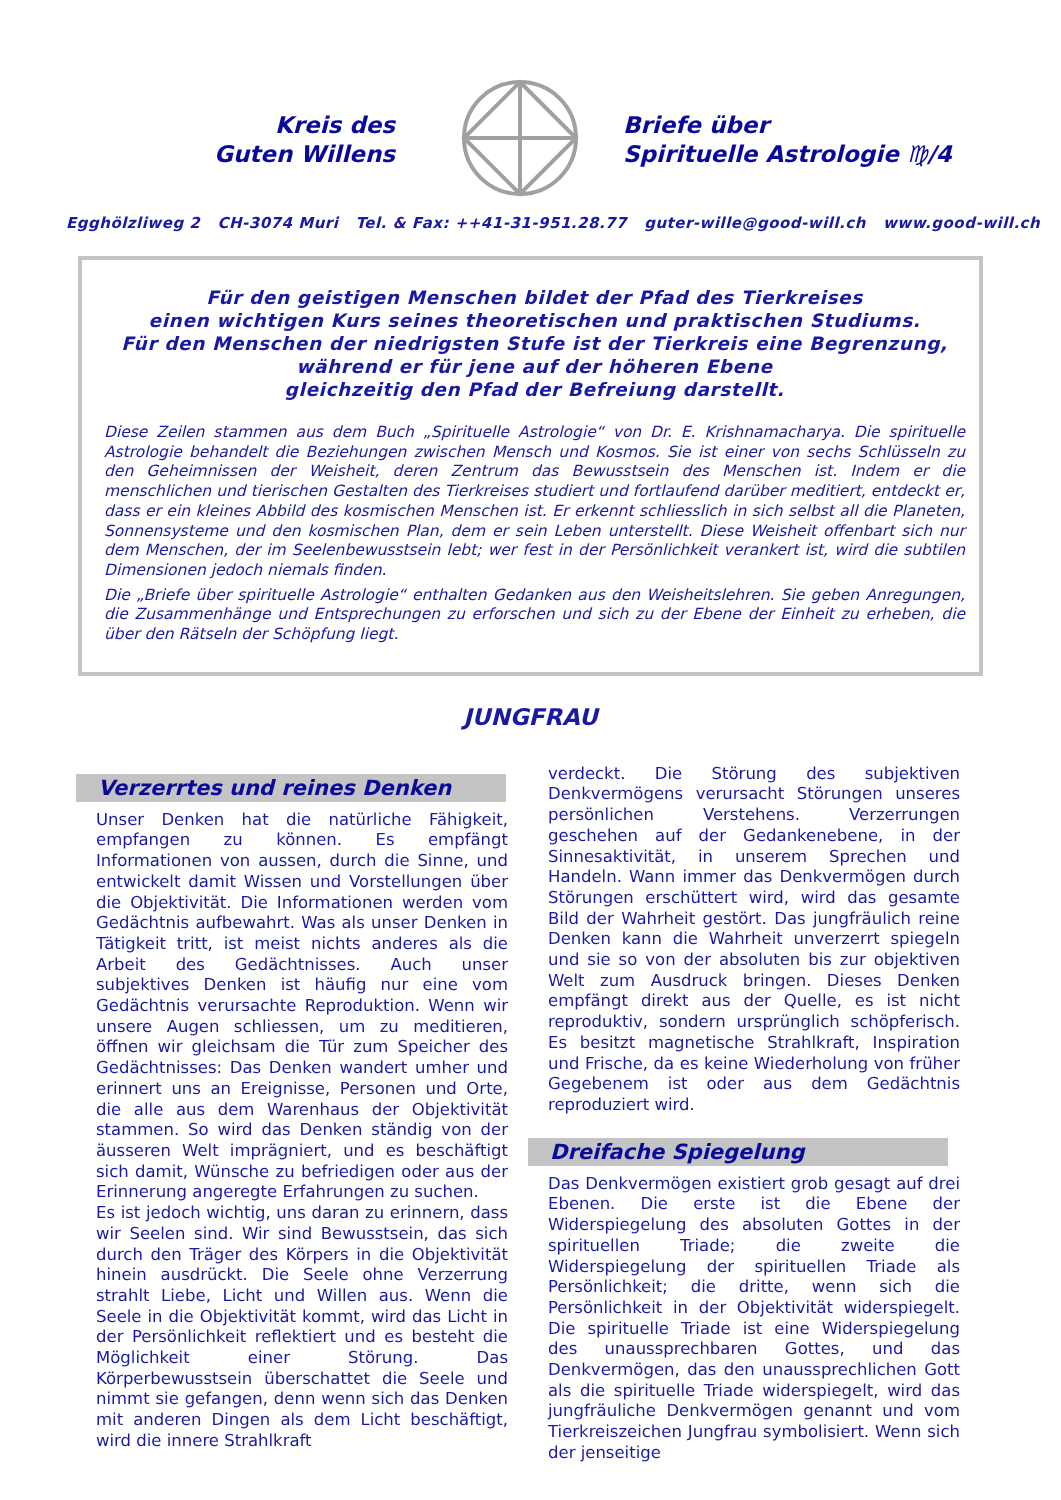Kreis des
Guten Willens
Briefe über
Spirituelle Astrologie ♍/4
Egghölzliweg 2 CH-3074 Muri Tel. & Fax: ++41-31-951.28.77 guter-wille@good-will.ch www.good-will.ch
Für den geistigen Menschen bildet der Pfad des Tierkreises
einen wichtigen Kurs seines theoretischen und praktischen Studiums.
Für den Menschen der niedrigsten Stufe ist der Tierkreis eine Begrenzung,
während er für jene auf der höheren Ebene
gleichzeitig den Pfad der Befreiung darstellt.
Diese Zeilen stammen aus dem Buch „Spirituelle Astrologie“ von Dr. E. Krishnamacharya. Die spirituelle Astrologie behandelt die Beziehungen zwischen Mensch und Kosmos. Sie ist einer von sechs Schlüsseln zu den Geheimnissen der Weisheit, deren Zentrum das Bewusstsein des Menschen ist. Indem er die menschlichen und tierischen Gestalten des Tierkreises studiert und fortlaufend darüber meditiert, entdeckt er, dass er ein kleines Abbild des kosmischen Menschen ist. Er erkennt schliesslich in sich selbst all die Planeten, Sonnensysteme und den kosmischen Plan, dem er sein Leben unterstellt. Diese Weisheit offenbart sich nur dem Menschen, der im Seelenbewusstsein lebt; wer fest in der Persönlichkeit verankert ist, wird die subtilen Dimensionen jedoch niemals finden.
Die „Briefe über spirituelle Astrologie“ enthalten Gedanken aus den Weisheitslehren. Sie geben Anregungen, die Zusammenhänge und Entsprechungen zu erforschen und sich zu der Ebene der Einheit zu erheben, die über den Rätseln der Schöpfung liegt.
JUNGFRAU
Verzerrtes und reines Denken
Unser Denken hat die natürliche Fähigkeit, empfangen zu können. Es empfängt Informationen von aussen, durch die Sinne, und entwickelt damit Wissen und Vorstellungen über die Objektivität. Die Informationen werden vom Gedächtnis aufbewahrt. Was als unser Denken in Tätigkeit tritt, ist meist nichts anderes als die Arbeit des Gedächtnisses. Auch unser subjektives Denken ist häufig nur eine vom Gedächtnis verursachte Reproduktion. Wenn wir unsere Augen schliessen, um zu meditieren, öffnen wir gleichsam die Tür zum Speicher des Gedächtnisses: Das Denken wandert umher und erinnert uns an Ereignisse, Personen und Orte, die alle aus dem Warenhaus der Objektivität stammen. So wird das Denken ständig von der äusseren Welt imprägniert, und es beschäftigt sich damit, Wünsche zu befriedigen oder aus der Erinnerung angeregte Erfahrungen zu suchen.
Es ist jedoch wichtig, uns daran zu erinnern, dass wir Seelen sind. Wir sind Bewusstsein, das sich durch den Träger des Körpers in die Objektivität hinein ausdrückt. Die Seele ohne Verzerrung strahlt Liebe, Licht und Willen aus. Wenn die Seele in die Objektivität kommt, wird das Licht in der Persönlichkeit reflektiert und es besteht die Möglichkeit einer Störung. Das Körperbewusstsein überschattet die Seele und nimmt sie gefangen, denn wenn sich das Denken mit anderen Dingen als dem Licht beschäftigt, wird die innere Strahlkraft
verdeckt. Die Störung des subjektiven Denkvermögens verursacht Störungen unseres persönlichen Verstehens. Verzerrungen geschehen auf der Gedankenebene, in der Sinnesaktivität, in unserem Sprechen und Handeln. Wann immer das Denkvermögen durch Störungen erschüttert wird, wird das gesamte Bild der Wahrheit gestört. Das jungfräulich reine Denken kann die Wahrheit unverzerrt spiegeln und sie so von der absoluten bis zur objektiven Welt zum Ausdruck bringen. Dieses Denken empfängt direkt aus der Quelle, es ist nicht reproduktiv, sondern ursprünglich schöpferisch. Es besitzt magnetische Strahlkraft, Inspiration und Frische, da es keine Wiederholung von früher Gegebenem ist oder aus dem Gedächtnis reproduziert wird.
Dreifache Spiegelung
Das Denkvermögen existiert grob gesagt auf drei Ebenen. Die erste ist die Ebene der Widerspiegelung des absoluten Gottes in der spirituellen Triade; die zweite die Widerspiegelung der spirituellen Triade als Persönlichkeit; die dritte, wenn sich die Persönlichkeit in der Objektivität widerspiegelt. Die spirituelle Triade ist eine Widerspiegelung des unaussprechbaren Gottes, und das Denkvermögen, das den unaussprechlichen Gott als die spirituelle Triade widerspiegelt, wird das jungfräuliche Denkvermögen genannt und vom Tierkreiszeichen Jungfrau symbolisiert. Wenn sich der jenseitige